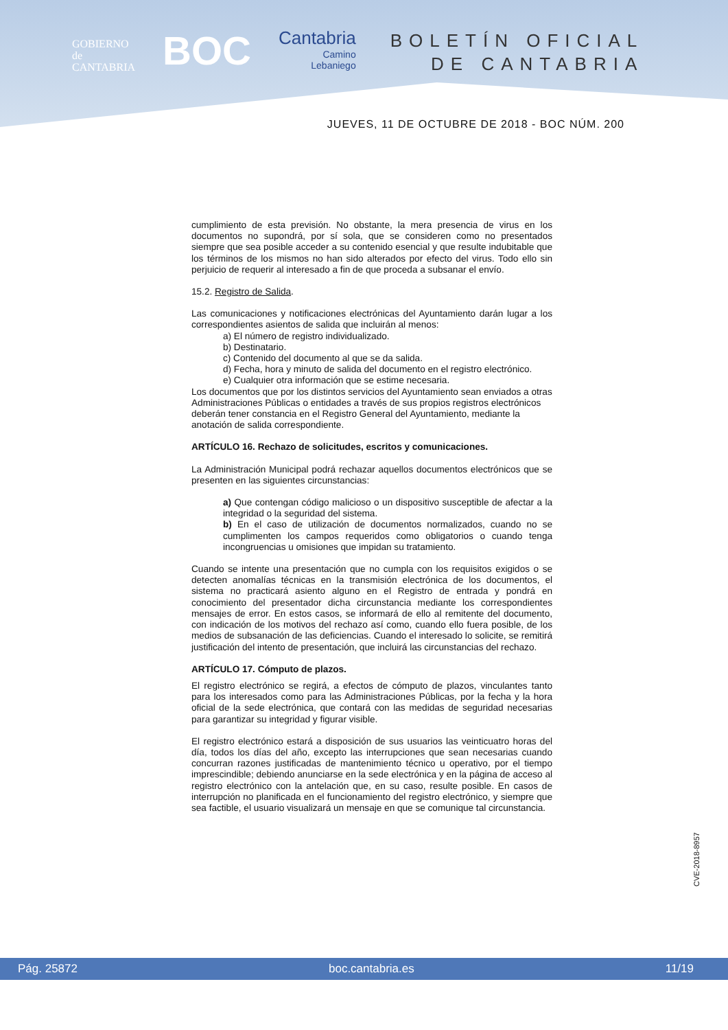GOBIERNO
de
CANTABRIA
BOC
Cantabria
Camino
Lebaniego
BOLETÍN OFICIAL
DE CANTABRIA
JUEVES, 11 DE OCTUBRE DE 2018 - BOC NÚM. 200
cumplimiento de esta previsión. No obstante, la mera presencia de virus en los documentos no supondrá, por sí sola, que se consideren como no presentados siempre que sea posible acceder a su contenido esencial y que resulte indubitable que los términos de los mismos no han sido alterados por efecto del virus. Todo ello sin perjuicio de requerir al interesado a fin de que proceda a subsanar el envío.
15.2. Registro de Salida.
Las comunicaciones y notificaciones electrónicas del Ayuntamiento darán lugar a los correspondientes asientos de salida que incluirán al menos:
a) El número de registro individualizado.
b) Destinatario.
c) Contenido del documento al que se da salida.
d) Fecha, hora y minuto de salida del documento en el registro electrónico.
e) Cualquier otra información que se estime necesaria.
Los documentos que por los distintos servicios del Ayuntamiento sean enviados a otras Administraciones Públicas o entidades a través de sus propios registros electrónicos deberán tener constancia en el Registro General del Ayuntamiento, mediante la anotación de salida correspondiente.
ARTÍCULO 16. Rechazo de solicitudes, escritos y comunicaciones.
La Administración Municipal podrá rechazar aquellos documentos electrónicos que se presenten en las siguientes circunstancias:
a) Que contengan código malicioso o un dispositivo susceptible de afectar a la integridad o la seguridad del sistema.
b) En el caso de utilización de documentos normalizados, cuando no se cumplimenten los campos requeridos como obligatorios o cuando tenga incongruencias u omisiones que impidan su tratamiento.
Cuando se intente una presentación que no cumpla con los requisitos exigidos o se detecten anomalías técnicas en la transmisión electrónica de los documentos, el sistema no practicará asiento alguno en el Registro de entrada y pondrá en conocimiento del presentador dicha circunstancia mediante los correspondientes mensajes de error. En estos casos, se informará de ello al remitente del documento, con indicación de los motivos del rechazo así como, cuando ello fuera posible, de los medios de subsanación de las deficiencias. Cuando el interesado lo solicite, se remitirá justificación del intento de presentación, que incluirá las circunstancias del rechazo.
ARTÍCULO 17. Cómputo de plazos.
El registro electrónico se regirá, a efectos de cómputo de plazos, vinculantes tanto para los interesados como para las Administraciones Públicas, por la fecha y la hora oficial de la sede electrónica, que contará con las medidas de seguridad necesarias para garantizar su integridad y figurar visible.
El registro electrónico estará a disposición de sus usuarios las veinticuatro horas del día, todos los días del año, excepto las interrupciones que sean necesarias cuando concurran razones justificadas de mantenimiento técnico u operativo, por el tiempo imprescindible; debiendo anunciarse en la sede electrónica y en la página de acceso al registro electrónico con la antelación que, en su caso, resulte posible. En casos de interrupción no planificada en el funcionamiento del registro electrónico, y siempre que sea factible, el usuario visualizará un mensaje en que se comunique tal circunstancia.
CVE-2018-8957
Pág. 25872 boc.cantabria.es 11/19